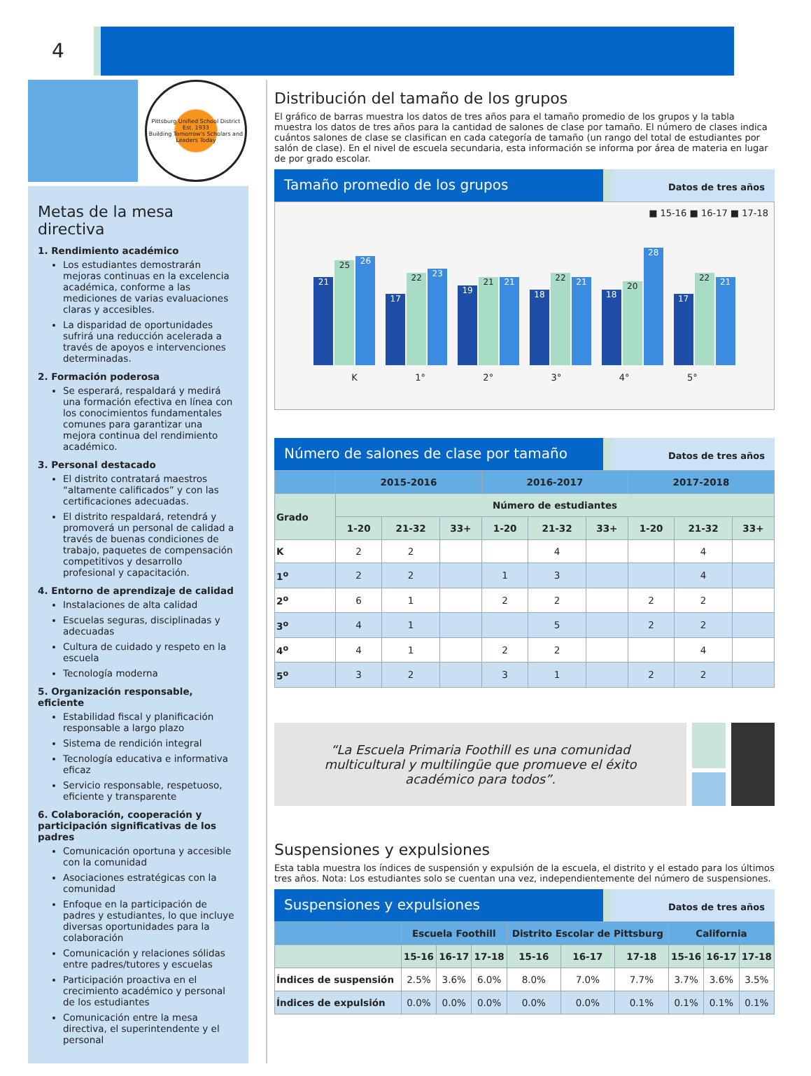4
Pittsburg Unified School District
Est. 1933
Building Tomorrow's Scholars and Leaders Today
Metas de la mesa directiva
1. Rendimiento académico
Los estudiantes demostrarán mejoras continuas en la excelencia académica, conforme a las mediciones de varias evaluaciones claras y accesibles.
La disparidad de oportunidades sufrirá una reducción acelerada a través de apoyos e intervenciones determinadas.
2. Formación poderosa
Se esperará, respaldará y medirá una formación efectiva en línea con los conocimientos fundamentales comunes para garantizar una mejora continua del rendimiento académico.
3. Personal destacado
El distrito contratará maestros “altamente calificados” y con las certificaciones adecuadas.
El distrito respaldará, retendrá y promoverá un personal de calidad a través de buenas condiciones de trabajo, paquetes de compensación competitivos y desarrollo profesional y capacitación.
4. Entorno de aprendizaje de calidad
Instalaciones de alta calidad
Escuelas seguras, disciplinadas y adecuadas
Cultura de cuidado y respeto en la escuela
Tecnología moderna
5. Organización responsable, eficiente
Estabilidad fiscal y planificación responsable a largo plazo
Sistema de rendición integral
Tecnología educativa e informativa eficaz
Servicio responsable, respetuoso, eficiente y transparente
6. Colaboración, cooperación y participación significativas de los padres
Comunicación oportuna y accesible con la comunidad
Asociaciones estratégicas con la comunidad
Enfoque en la participación de padres y estudiantes, lo que incluye diversas oportunidades para la colaboración
Comunicación y relaciones sólidas entre padres/tutores y escuelas
Participación proactiva en el crecimiento académico y personal de los estudiantes
Comunicación entre la mesa directiva, el superintendente y el personal
Distribución del tamaño de los grupos
El gráfico de barras muestra los datos de tres años para el tamaño promedio de los grupos y la tabla muestra los datos de tres años para la cantidad de salones de clase por tamaño. El número de clases indica cuántos salones de clase se clasifican en cada categoría de tamaño (un rango del total de estudiantes por salón de clase). En el nivel de escuela secundaria, esta información se informa por área de materia en lugar de por grado escolar.
Tamaño promedio de los grupos
Datos de tres años
■ 15-16 ■ 16-17 ■ 17-18
21
25
26
17
22
23
19
21
21
18
22
21
18
20
28
17
22
21
K 1° 2° 3° 4° 5°
Número de salones de clase por tamaño
Datos de tres años
| | 2015-2016 | | | 2016-2017 | | | 2017-2018 | | |
| --- | --- | --- | --- | --- | --- | --- | --- | --- | --- |
| Grado | Número de estudiantes | | | | | | | | |
| | 1-20 | 21-32 | 33+ | 1-20 | 21-32 | 33+ | 1-20 | 21-32 | 33+ |
| K | 2 | 2 | | | 4 | | | 4 | |
| 1<sup>o</sup> | 2 | 2 | | 1 | 3 | | | 4 | |
| 2<sup>o</sup> | 6 | 1 | | 2 | 2 | | 2 | 2 | |
| 3<sup>o</sup> | 4 | 1 | | | 5 | | 2 | 2 | |
| 4<sup>o</sup> | 4 | 1 | | 2 | 2 | | | 4 | |
| 5<sup>o</sup> | 3 | 2 | | 3 | 1 | | 2 | 2 | |
“La Escuela Primaria Foothill es una comunidad multicultural y multilingüe que promueve el éxito académico para todos”.
Suspensiones y expulsiones
Esta tabla muestra los índices de suspensión y expulsión de la escuela, el distrito y el estado para los últimos tres años. Nota: Los estudiantes solo se cuentan una vez, independientemente del número de suspensiones.
Suspensiones y expulsiones
Datos de tres años
| | Escuela Foothill | | | Distrito Escolar de Pittsburg | | | California | | |
| --- | --- | --- | --- | --- | --- | --- | --- | --- | --- |
| | 15-16 | 16-17 | 17-18 | 15-16 | 16-17 | 17-18 | 15-16 | 16-17 | 17-18 |
| Índices de suspensión | 2.5% | 3.6% | 6.0% | 8.0% | 7.0% | 7.7% | 3.7% | 3.6% | 3.5% |
| Índices de expulsión | 0.0% | 0.0% | 0.0% | 0.0% | 0.0% | 0.1% | 0.1% | 0.1% | 0.1% |